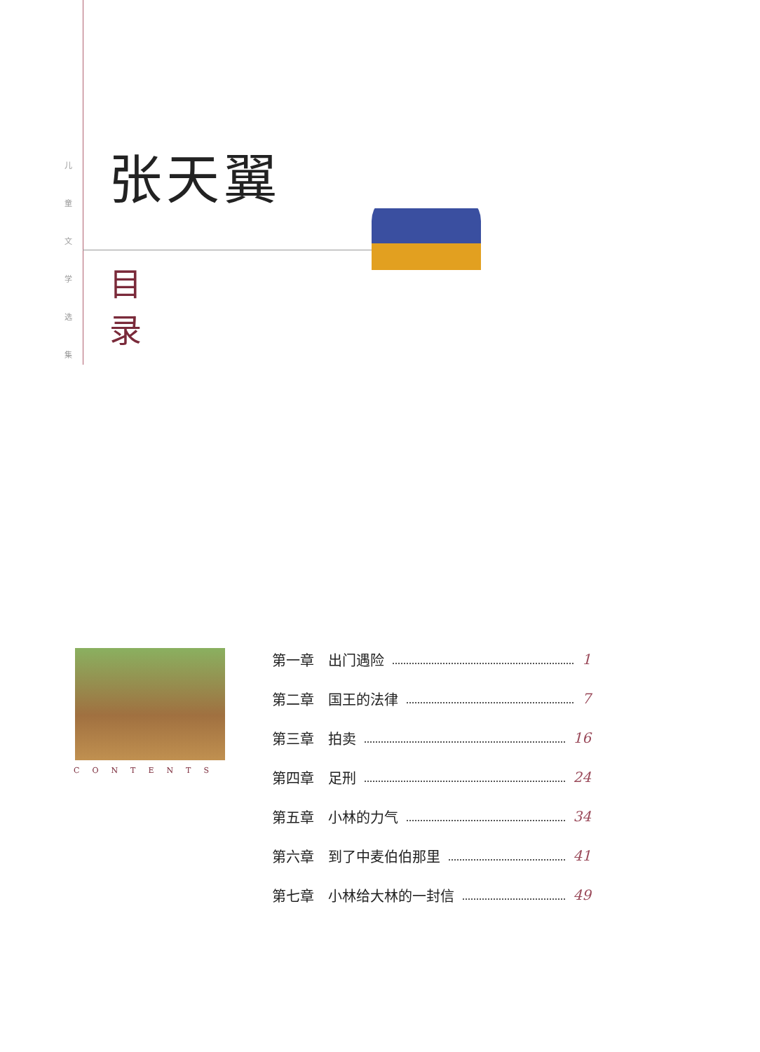儿 童 文 学 选 集
张天翼
目
录
CONTENTS
第一章　出门遇险 1
第二章　国王的法律 7
第三章　拍卖 16
第四章　足刑 24
第五章　小林的力气 34
第六章　到了中麦伯伯那里 41
第七章　小林给大林的一封信 49